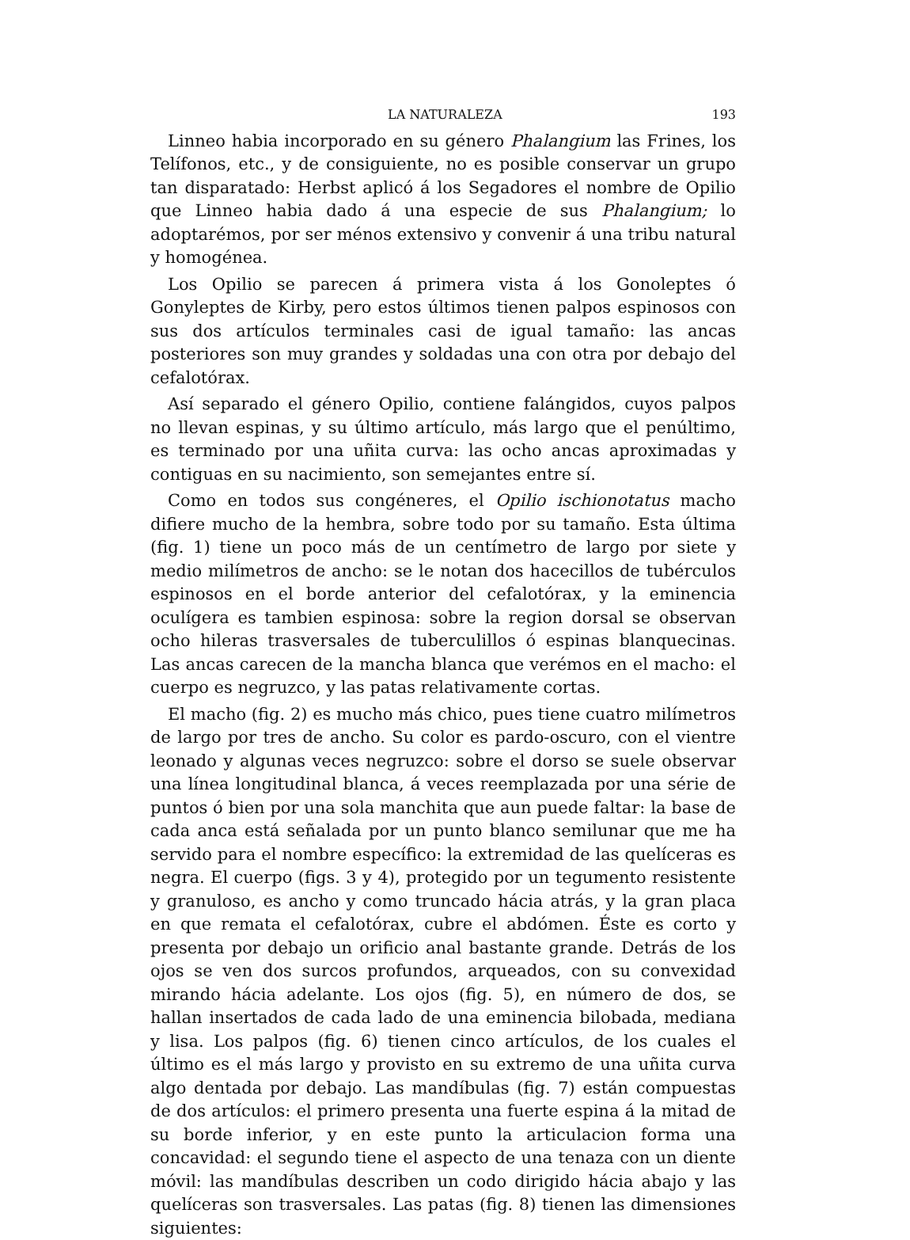LA NATURALEZA 193
Linneo habia incorporado en su género Phalangium las Frines, los Telífonos, etc., y de consiguiente, no es posible conservar un grupo tan disparatado: Herbst aplicó á los Segadores el nombre de Opilio que Linneo habia dado á una especie de sus Phalangium; lo adoptarémos, por ser ménos extensivo y convenir á una tribu natural y homogénea.
Los Opilio se parecen á primera vista á los Gonoleptes ó Gonyleptes de Kirby, pero estos últimos tienen palpos espinosos con sus dos artículos terminales casi de igual tamaño: las ancas posteriores son muy grandes y soldadas una con otra por debajo del cefalotórax.
Así separado el género Opilio, contiene falángidos, cuyos palpos no llevan espinas, y su último artículo, más largo que el penúltimo, es terminado por una uñita curva: las ocho ancas aproximadas y contiguas en su nacimiento, son semejantes entre sí.
Como en todos sus congéneres, el Opilio ischionotatus macho difiere mucho de la hembra, sobre todo por su tamaño. Esta última (fig. 1) tiene un poco más de un centímetro de largo por siete y medio milímetros de ancho: se le notan dos hacecillos de tubérculos espinosos en el borde anterior del cefalotórax, y la eminencia oculígera es tambien espinosa: sobre la region dorsal se observan ocho hileras trasversales de tuberculillos ó espinas blanquecinas. Las ancas carecen de la mancha blanca que verémos en el macho: el cuerpo es negruzco, y las patas relativamente cortas.
El macho (fig. 2) es mucho más chico, pues tiene cuatro milímetros de largo por tres de ancho. Su color es pardo-oscuro, con el vientre leonado y algunas veces negruzco: sobre el dorso se suele observar una línea longitudinal blanca, á veces reemplazada por una série de puntos ó bien por una sola manchita que aun puede faltar: la base de cada anca está señalada por un punto blanco semilunar que me ha servido para el nombre específico: la extremidad de las quelíceras es negra. El cuerpo (figs. 3 y 4), protegido por un tegumento resistente y granuloso, es ancho y como truncado hácia atrás, y la gran placa en que remata el cefalotórax, cubre el abdómen. Éste es corto y presenta por debajo un orificio anal bastante grande. Detrás de los ojos se ven dos surcos profundos, arqueados, con su convexidad mirando hácia adelante. Los ojos (fig. 5), en número de dos, se hallan insertados de cada lado de una eminencia bilobada, mediana y lisa. Los palpos (fig. 6) tienen cinco artículos, de los cuales el último es el más largo y provisto en su extremo de una uñita curva algo dentada por debajo. Las mandíbulas (fig. 7) están compuestas de dos artículos: el primero presenta una fuerte espina á la mitad de su borde inferior, y en este punto la articulacion forma una concavidad: el segundo tiene el aspecto de una tenaza con un diente móvil: las mandíbulas describen un codo dirigido hácia abajo y las quelíceras son trasversales. Las patas (fig. 8) tienen las dimensiones siguientes: